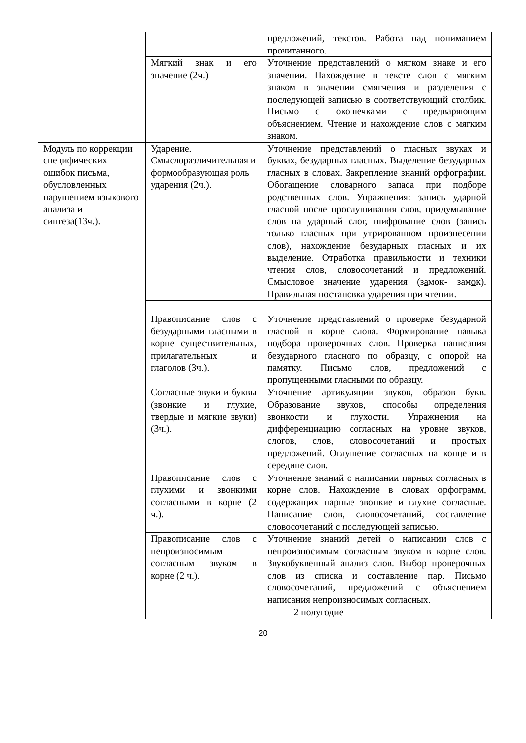| | | предложений, текстов. Работа над пониманием прочитанного. |
| | Мягкий знак и его значение (2ч.) | Уточнение представлений о мягком знаке и его значении. Нахождение в тексте слов с мягким знаком в значении смягчения и разделения с последующей записью в соответствующий столбик. Письмо с окошечками с предваряющим объяснением. Чтение и нахождение слов с мягким знаком. |
| Модуль по коррекции специфических ошибок письма, обусловленных нарушением языкового анализа и синтеза(13ч.). | Ударение. Смыслоразличительная и формообразующая роль ударения (2ч.). | Уточнение представлений о гласных звуках и буквах, безударных гласных. Выделение безударных гласных в словах. Закрепление знаний орфографии. Обогащение словарного запаса при подборе родственных слов. Упражнения: запись ударной гласной после прослушивания слов, придумывание слов на ударный слог, шифрование слов (запись только гласных при утрированном произнесении слов), нахождение безударных гласных и их выделение. Отработка правильности и техники чтения слов, словосочетаний и предложений. Смысловое значение ударения (з а мок- зам о к). Правильная постановка ударения при чтении. |
| | Правописание слов с безударными гласными в корне существительных, прилагательных и глаголов (3ч.). | Уточнение представлений о проверке безударной гласной в корне слова. Формирование навыка подбора проверочных слов. Проверка написания безударного гласного по образцу, с опорой на памятку. Письмо слов, предложений с пропущенными гласными по образцу. |
| | Согласные звуки и буквы (звонкие и глухие, твердые и мягкие звуки)(3ч.). | Уточнение артикуляции звуков, образов букв. Образование звуков, способы определения звонкости и глухости. Упражнения на дифференциацию согласных на уровне звуков, слогов, слов, словосочетаний и простых предложений. Оглушение согласных на конце и в середине слов. |
| | Правописание слов с глухими и звонкими согласными в корне (2 ч.). | Уточнение знаний о написании парных согласных в корне слов. Нахождение в словах орфограмм, содержащих парные звонкие и глухие согласные. Написание слов, словосочетаний, составление словосочетаний с последующей записью. |
| | Правописание слов с непроизносимым согласным звуком в корне (2 ч.). | Уточнение знаний детей о написании слов с непроизносимым согласным звуком в корне слов. Звукобуквенный анализ слов. Выбор проверочных слов из списка и составление пар. Письмо словосочетаний, предложений с объяснением написания непроизносимых согласных. |
| | 2 полугодие | |
20